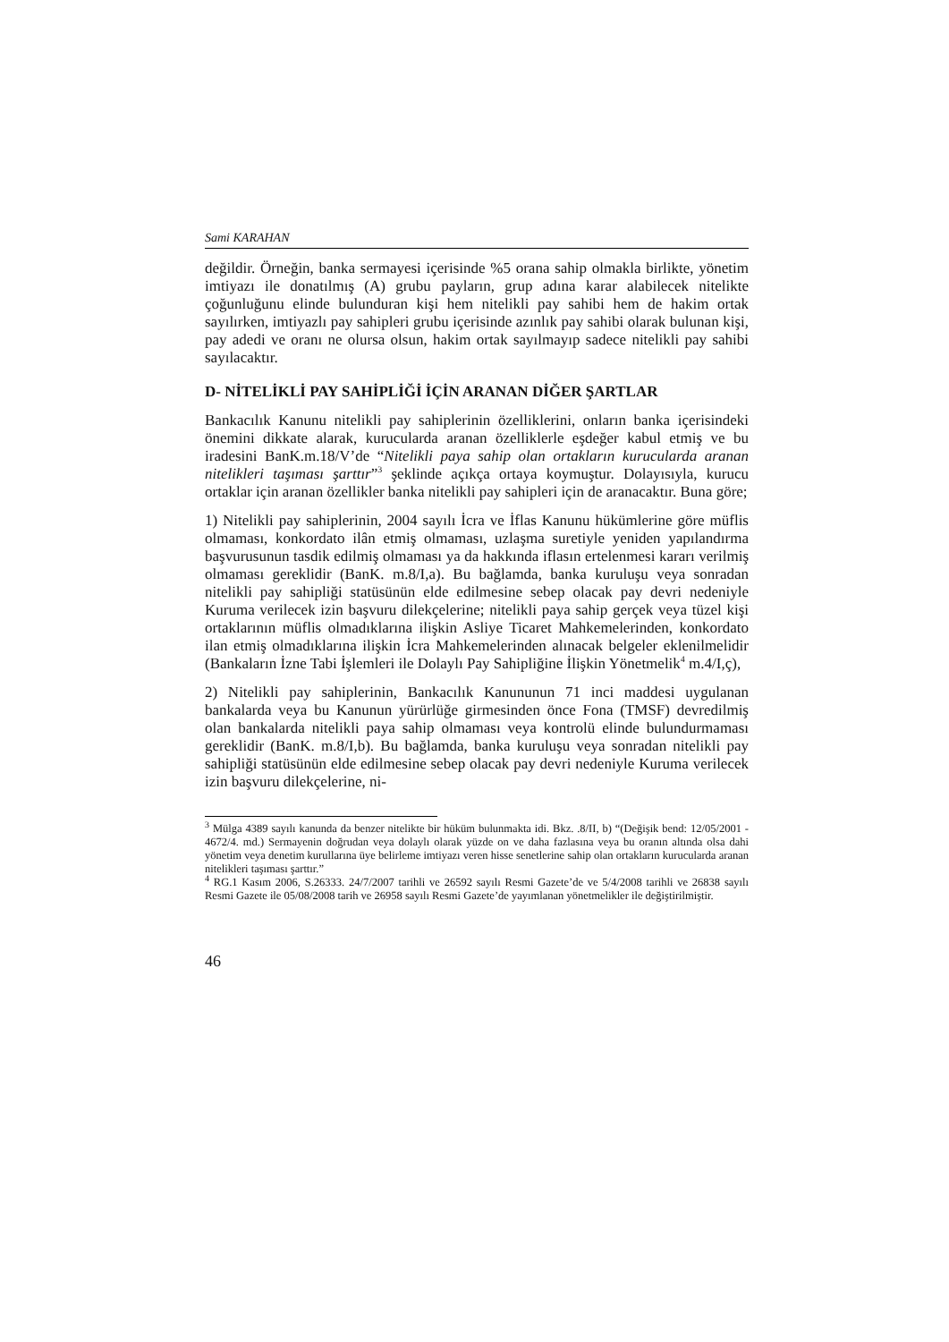Sami KARAHAN
değildir. Örneğin, banka sermayesi içerisinde %5 orana sahip olmakla birlikte, yönetim imtiyazı ile donatılmış (A) grubu payların, grup adına karar alabilecek nitelikte çoğunluğunu elinde bulunduran kişi hem nitelikli pay sahibi hem de hakim ortak sayılırken, imtiyazlı pay sahipleri grubu içerisinde azınlık pay sahibi olarak bulunan kişi, pay adedi ve oranı ne olursa olsun, hakim ortak sayılmayıp sadece nitelikli pay sahibi sayılacaktır.
D- NİTELİKLİ PAY SAHİPLİĞİ İÇİN ARANAN DİĞER ŞARTLAR
Bankacılık Kanunu nitelikli pay sahiplerinin özelliklerini, onların banka içerisindeki önemini dikkate alarak, kurucularda aranan özelliklerle eşdeğer kabul etmiş ve bu iradesini BanK.m.18/V’de “Nitelikli paya sahip olan ortakların kurucularda aranan nitelikleri taşıması şarttır”<sup>3</sup> şeklinde açıkça ortaya koymuştur. Dolayısıyla, kurucu ortaklar için aranan özellikler banka nitelikli pay sahipleri için de aranacaktır. Buna göre;
1) Nitelikli pay sahiplerinin, 2004 sayılı İcra ve İflas Kanunu hükümlerine göre müflis olmaması, konkordato ilân etmiş olmaması, uzlaşma suretiyle yeniden yapılandırma başvurusunun tasdik edilmiş olmaması ya da hakkında iflasın ertelenmesi kararı verilmiş olmaması gereklidir (BanK. m.8/I,a). Bu bağlamda, banka kuruluşu veya sonradan nitelikli pay sahipliği statüsünün elde edilmesine sebep olacak pay devri nedeniyle Kuruma verilecek izin başvuru dilekçelerine; nitelikli paya sahip gerçek veya tüzel kişi ortaklarının müflis olmadıklarına ilişkin Asliye Ticaret Mahkemelerinden, konkordato ilan etmiş olmadıklarına ilişkin İcra Mahkemelerinden alınacak belgeler eklenilmelidir (Bankaların İzne Tabi İşlemleri ile Dolaylı Pay Sahipliğine İlişkin Yönetmelik<sup>4</sup> m.4/I,ç),
2) Nitelikli pay sahiplerinin, Bankacılık Kanununun 71 inci maddesi uygulanan bankalarda veya bu Kanunun yürürlüğe girmesinden önce Fona (TMSF) devredilmiş olan bankalarda nitelikli paya sahip olmaması veya kontrolü elinde bulundurmaması gereklidir (BanK. m.8/I,b). Bu bağlamda, banka kuruluşu veya sonradan nitelikli pay sahipliği statüsünün elde edilmesine sebep olacak pay devri nedeniyle Kuruma verilecek izin başvuru dilekçelerine, ni-
<sup>3</sup> Mülga 4389 sayılı kanunda da benzer nitelikte bir hüküm bulunmakta idi. Bkz. .8/II, b) “(Değişik bend: 12/05/2001 - 4672/4. md.) Sermayenin doğrudan veya dolaylı olarak yüzde on ve daha fazlasına veya bu oranın altında olsa dahi yönetim veya denetim kurullarına üye belirleme imtiyazı veren hisse senetlerine sahip olan ortakların kurucularda aranan nitelikleri taşıması şarttır.”
<sup>4</sup> RG.1 Kasım 2006, S.26333. 24/7/2007 tarihli ve 26592 sayılı Resmi Gazete’de ve 5/4/2008 tarihli ve 26838 sayılı Resmi Gazete ile 05/08/2008 tarih ve 26958 sayılı Resmi Gazete’de yayımlanan yönetmelikler ile değiştirilmiştir.
46